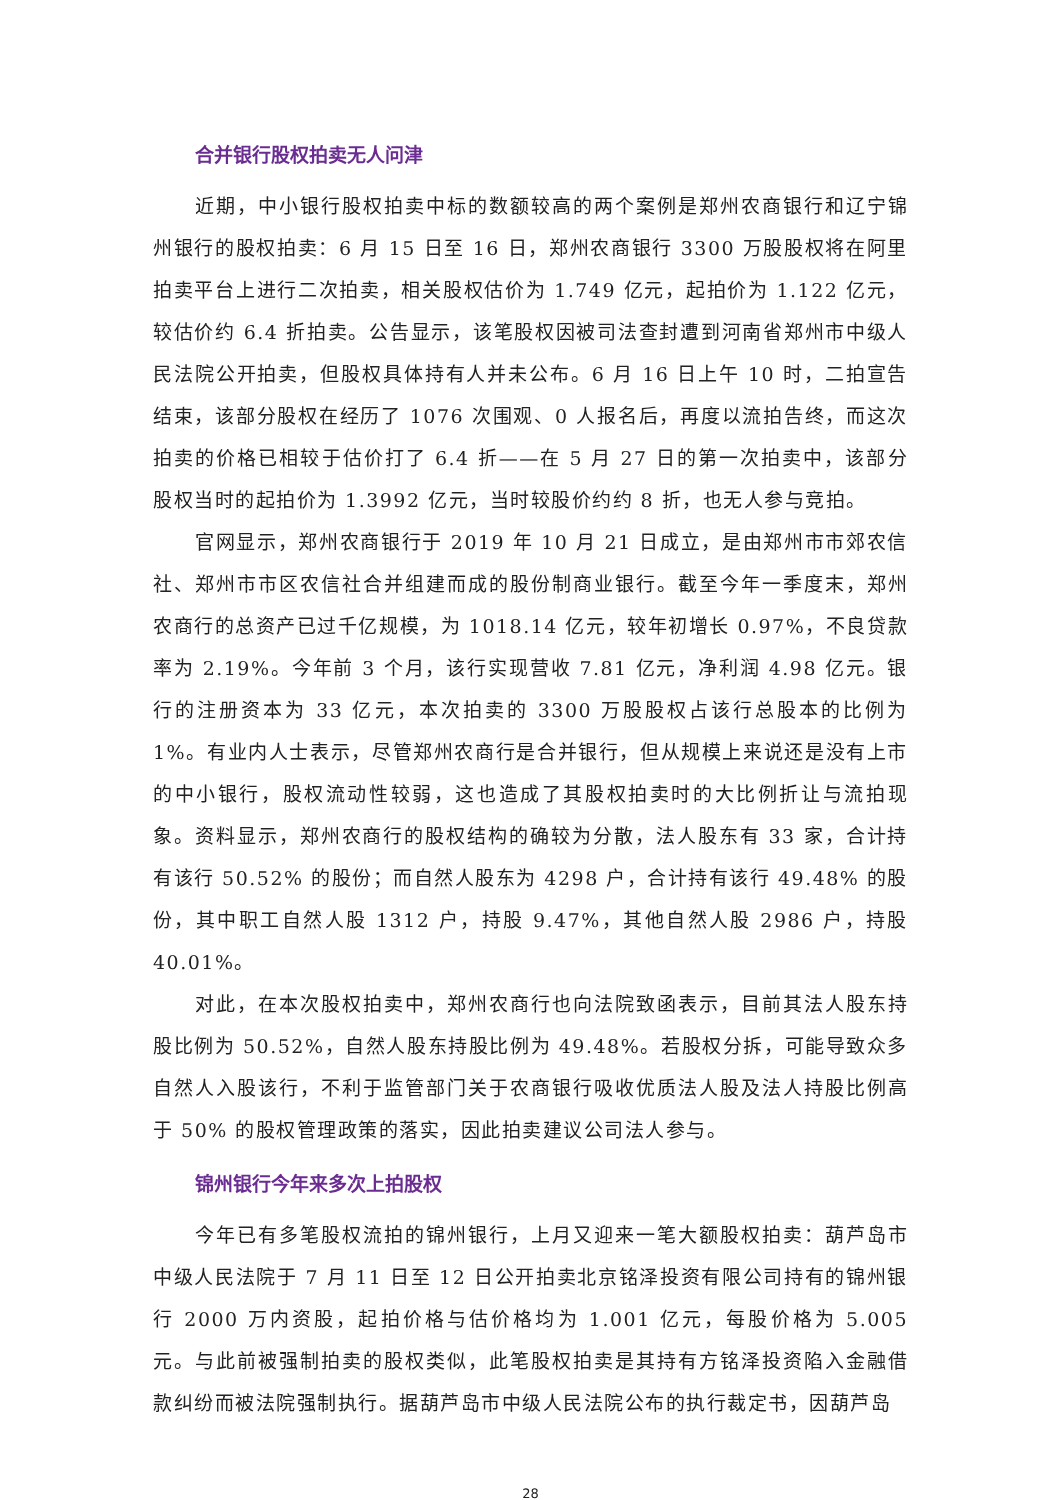合并银行股权拍卖无人问津
近期，中小银行股权拍卖中标的数额较高的两个案例是郑州农商银行和辽宁锦州银行的股权拍卖：6 月 15 日至 16 日，郑州农商银行 3300 万股股权将在阿里拍卖平台上进行二次拍卖，相关股权估价为 1.749 亿元，起拍价为 1.122 亿元，较估价约 6.4 折拍卖。公告显示，该笔股权因被司法查封遭到河南省郑州市中级人民法院公开拍卖，但股权具体持有人并未公布。6 月 16 日上午 10 时，二拍宣告结束，该部分股权在经历了 1076 次围观、0 人报名后，再度以流拍告终，而这次拍卖的价格已相较于估价打了 6.4 折——在 5 月 27 日的第一次拍卖中，该部分股权当时的起拍价为 1.3992 亿元，当时较股价约约 8 折，也无人参与竞拍。
官网显示，郑州农商银行于 2019 年 10 月 21 日成立，是由郑州市市郊农信社、郑州市市区农信社合并组建而成的股份制商业银行。截至今年一季度末，郑州农商行的总资产已过千亿规模，为 1018.14 亿元，较年初增长 0.97%，不良贷款率为 2.19%。今年前 3 个月，该行实现营收 7.81 亿元，净利润 4.98 亿元。银行的注册资本为 33 亿元，本次拍卖的 3300 万股股权占该行总股本的比例为 1%。有业内人士表示，尽管郑州农商行是合并银行，但从规模上来说还是没有上市的中小银行，股权流动性较弱，这也造成了其股权拍卖时的大比例折让与流拍现象。资料显示，郑州农商行的股权结构的确较为分散，法人股东有 33 家，合计持有该行 50.52% 的股份；而自然人股东为 4298 户，合计持有该行 49.48% 的股份，其中职工自然人股 1312 户，持股 9.47%，其他自然人股 2986 户，持股 40.01%。
对此，在本次股权拍卖中，郑州农商行也向法院致函表示，目前其法人股东持股比例为 50.52%，自然人股东持股比例为 49.48%。若股权分拆，可能导致众多自然人入股该行，不利于监管部门关于农商银行吸收优质法人股及法人持股比例高于 50% 的股权管理政策的落实，因此拍卖建议公司法人参与。
锦州银行今年来多次上拍股权
今年已有多笔股权流拍的锦州银行，上月又迎来一笔大额股权拍卖：葫芦岛市中级人民法院于 7 月 11 日至 12 日公开拍卖北京铭泽投资有限公司持有的锦州银行 2000 万内资股，起拍价格与估价格均为 1.001 亿元，每股价格为 5.005 元。与此前被强制拍卖的股权类似，此笔股权拍卖是其持有方铭泽投资陷入金融借款纠纷而被法院强制执行。据葫芦岛市中级人民法院公布的执行裁定书，因葫芦岛
28